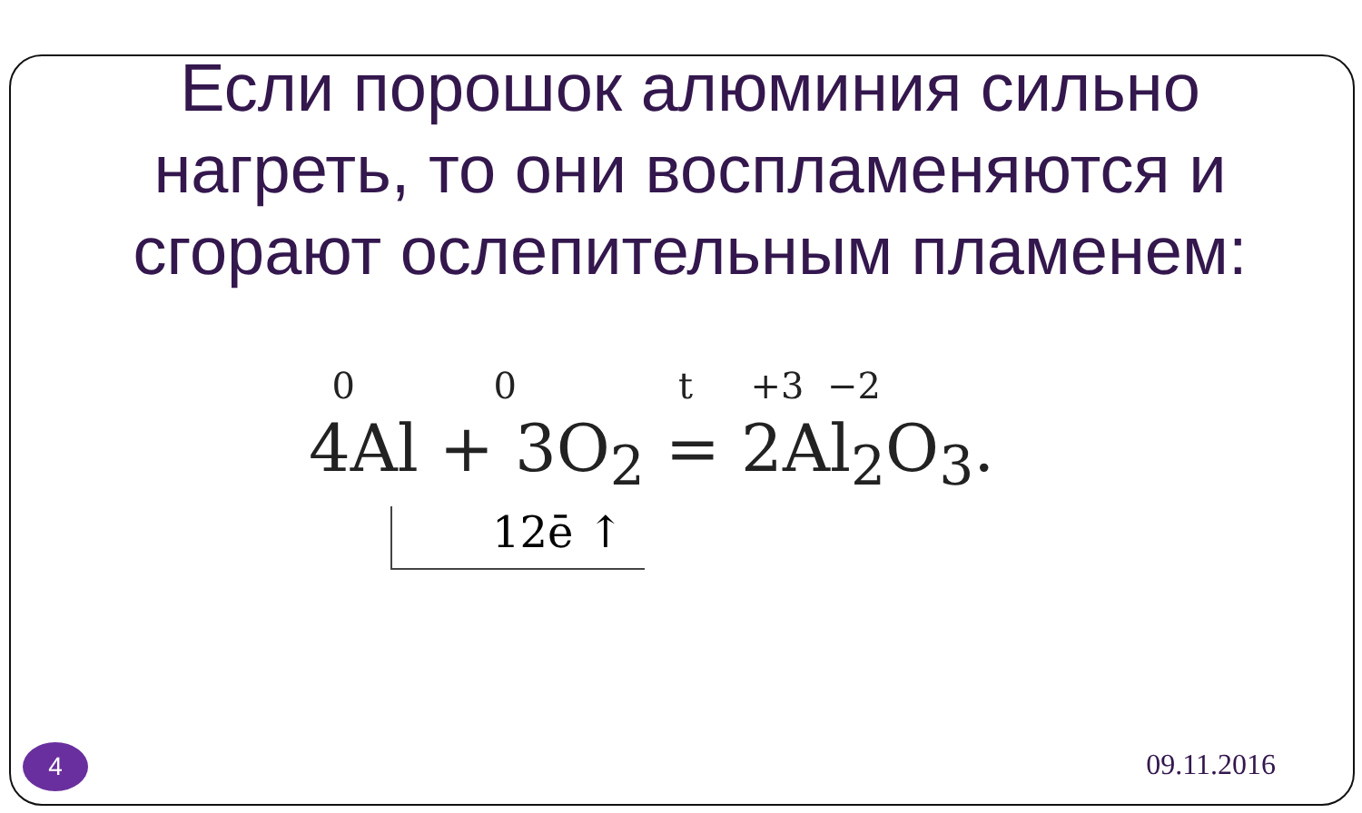Если порошок алюминия сильно нагреть, то они воспламеняются и сгорают ослепительным пламенем:
0 0 t +3 −2
4Al + 3O<sub>2</sub> = 2Al<sub>2</sub>O<sub>3</sub>.
12ē ↑
4 09.11.2016